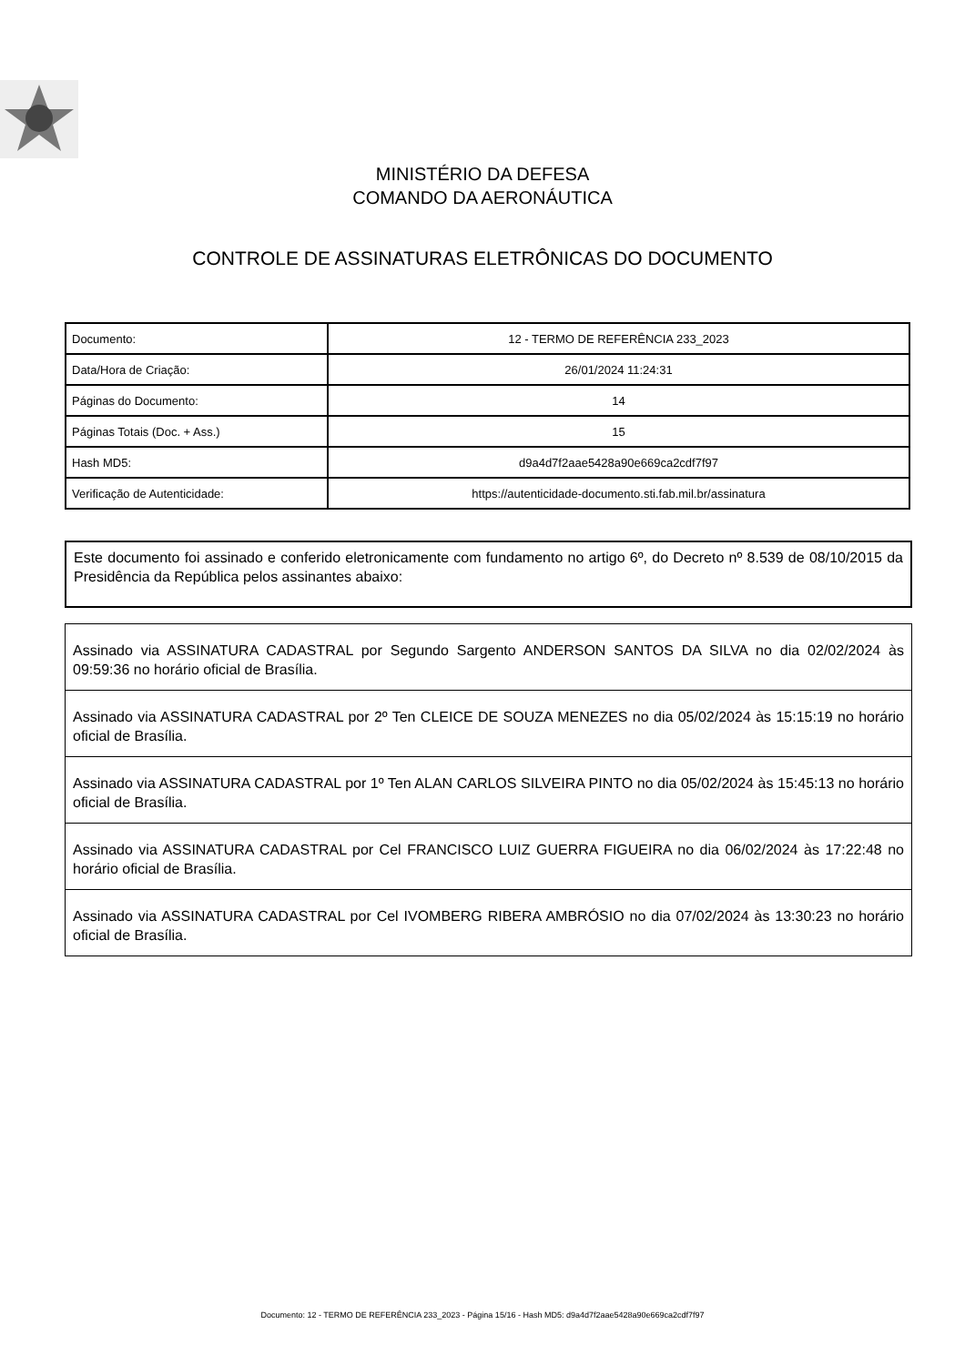MINISTÉRIO DA DEFESA
COMANDO DA AERONÁUTICA
CONTROLE DE ASSINATURAS ELETRÔNICAS DO DOCUMENTO
| Documento: | 12 - TERMO DE REFERÊNCIA 233_2023 |
| Data/Hora de Criação: | 26/01/2024 11:24:31 |
| Páginas do Documento: | 14 |
| Páginas Totais (Doc. + Ass.) | 15 |
| Hash MD5: | d9a4d7f2aae5428a90e669ca2cdf7f97 |
| Verificação de Autenticidade: | https://autenticidade-documento.sti.fab.mil.br/assinatura |
Este documento foi assinado e conferido eletronicamente com fundamento no artigo 6º, do Decreto nº 8.539 de 08/10/2015 da Presidência da República pelos assinantes abaixo:
Assinado via ASSINATURA CADASTRAL por Segundo Sargento ANDERSON SANTOS DA SILVA no dia 02/02/2024 às 09:59:36 no horário oficial de Brasília.
Assinado via ASSINATURA CADASTRAL por 2º Ten CLEICE DE SOUZA MENEZES no dia 05/02/2024 às 15:15:19 no horário oficial de Brasília.
Assinado via ASSINATURA CADASTRAL por 1º Ten ALAN CARLOS SILVEIRA PINTO no dia 05/02/2024 às 15:45:13 no horário oficial de Brasília.
Assinado via ASSINATURA CADASTRAL por Cel FRANCISCO LUIZ GUERRA FIGUEIRA no dia 06/02/2024 às 17:22:48 no horário oficial de Brasília.
Assinado via ASSINATURA CADASTRAL por Cel IVOMBERG RIBERA AMBRÓSIO no dia 07/02/2024 às 13:30:23 no horário oficial de Brasília.
Documento: 12 - TERMO DE REFERÊNCIA 233_2023 - Página 15/16 - Hash MD5: d9a4d7f2aae5428a90e669ca2cdf7f97